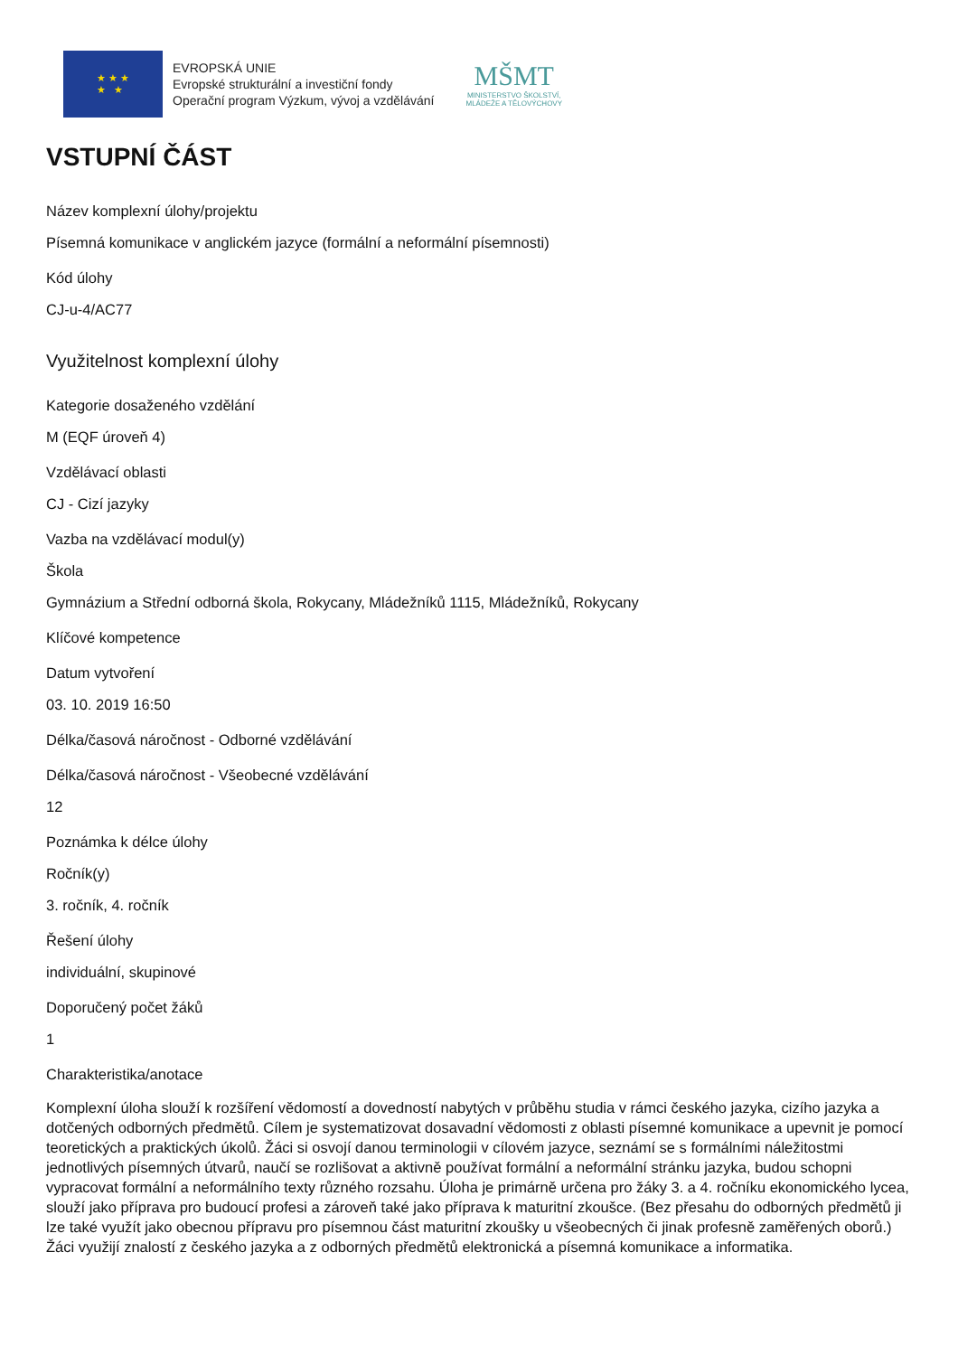★ ★ ★
★ ★
EVROPSKÁ UNIE
Evropské strukturální a investiční fondy
Operační program Výzkum, vývoj a vzdělávání
MŠMT
MINISTERSTVO ŠKOLSTVÍ,
MLÁDEŽE A TĚLOVÝCHOVY
VSTUPNÍ ČÁST
Název komplexní úlohy/projektu
Písemná komunikace v anglickém jazyce (formální a neformální písemnosti)
Kód úlohy
CJ-u-4/AC77
Využitelnost komplexní úlohy
Kategorie dosaženého vzdělání
M (EQF úroveň 4)
Vzdělávací oblasti
CJ - Cizí jazyky
Vazba na vzdělávací modul(y)
Škola
Gymnázium a Střední odborná škola, Rokycany, Mládežníků 1115, Mládežníků, Rokycany
Klíčové kompetence
Datum vytvoření
03. 10. 2019 16:50
Délka/časová náročnost - Odborné vzdělávání
Délka/časová náročnost - Všeobecné vzdělávání
12
Poznámka k délce úlohy
Ročník(y)
3. ročník, 4. ročník
Řešení úlohy
individuální, skupinové
Doporučený počet žáků
1
Charakteristika/anotace
Komplexní úloha slouží k rozšíření vědomostí a dovedností nabytých v průběhu studia v rámci českého jazyka, cizího jazyka a dotčených odborných předmětů. Cílem je systematizovat dosavadní vědomosti z oblasti písemné komunikace a upevnit je pomocí teoretických a praktických úkolů. Žáci si osvojí danou terminologii v cílovém jazyce, seznámí se s formálními náležitostmi jednotlivých písemných útvarů, naučí se rozlišovat a aktivně používat formální a neformální stránku jazyka, budou schopni vypracovat formální a neformálního texty různého rozsahu. Úloha je primárně určena pro žáky 3. a 4. ročníku ekonomického lycea, slouží jako příprava pro budoucí profesi a zároveň také jako příprava k maturitní zkoušce. (Bez přesahu do odborných předmětů ji lze také využít jako obecnou přípravu pro písemnou část maturitní zkoušky u všeobecných či jinak profesně zaměřených oborů.) Žáci využijí znalostí z českého jazyka a z odborných předmětů elektronická a písemná komunikace a informatika.